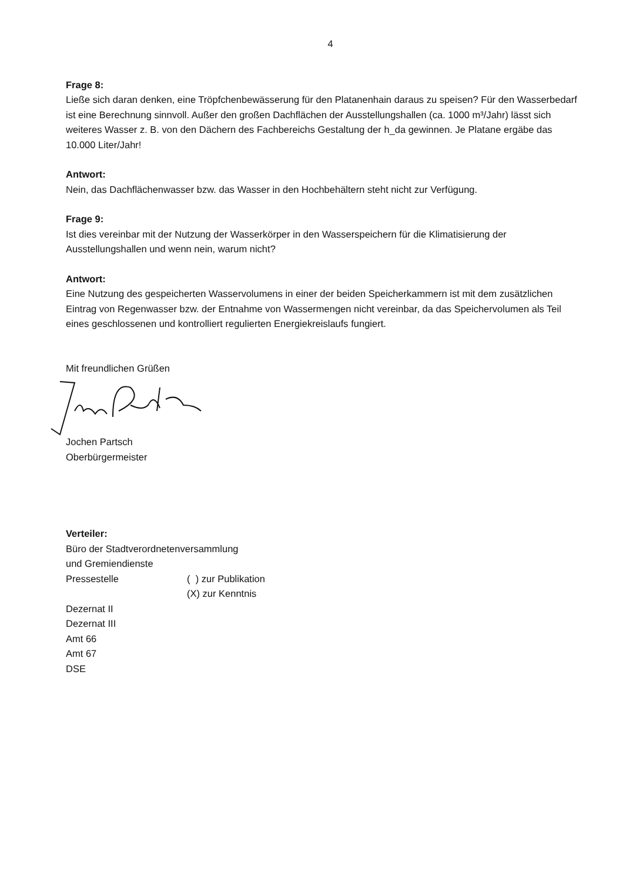4
Frage 8:
Ließe sich daran denken, eine Tröpfchenbewässerung für den Platanenhain daraus zu speisen? Für den Wasserbedarf ist eine Berechnung sinnvoll. Außer den großen Dachflächen der Ausstellungshallen (ca. 1000 m³/Jahr) lässt sich weiteres Wasser z. B. von den Dächern des Fachbereichs Gestaltung der h_da gewinnen. Je Platane ergäbe das 10.000 Liter/Jahr!
Antwort:
Nein, das Dachflächenwasser bzw. das Wasser in den Hochbehältern steht nicht zur Verfügung.
Frage 9:
Ist dies vereinbar mit der Nutzung der Wasserkörper in den Wasserspeichern für die Klimatisierung der Ausstellungshallen und wenn nein, warum nicht?
Antwort:
Eine Nutzung des gespeicherten Wasservolumens in einer der beiden Speicherkammern ist mit dem zusätzlichen Eintrag von Regenwasser bzw. der Entnahme von Wassermengen nicht vereinbar, da das Speichervolumen als Teil eines geschlossenen und kontrolliert regulierten Energiekreislaufs fungiert.
Mit freundlichen Grüßen
Jochen Partsch
Oberbürgermeister
Verteiler:
Büro der Stadtverordnetenversammlung
und Gremiendienste
Pressestelle ( ) zur Publikation
(X) zur Kenntnis
Dezernat II
Dezernat III
Amt 66
Amt 67
DSE